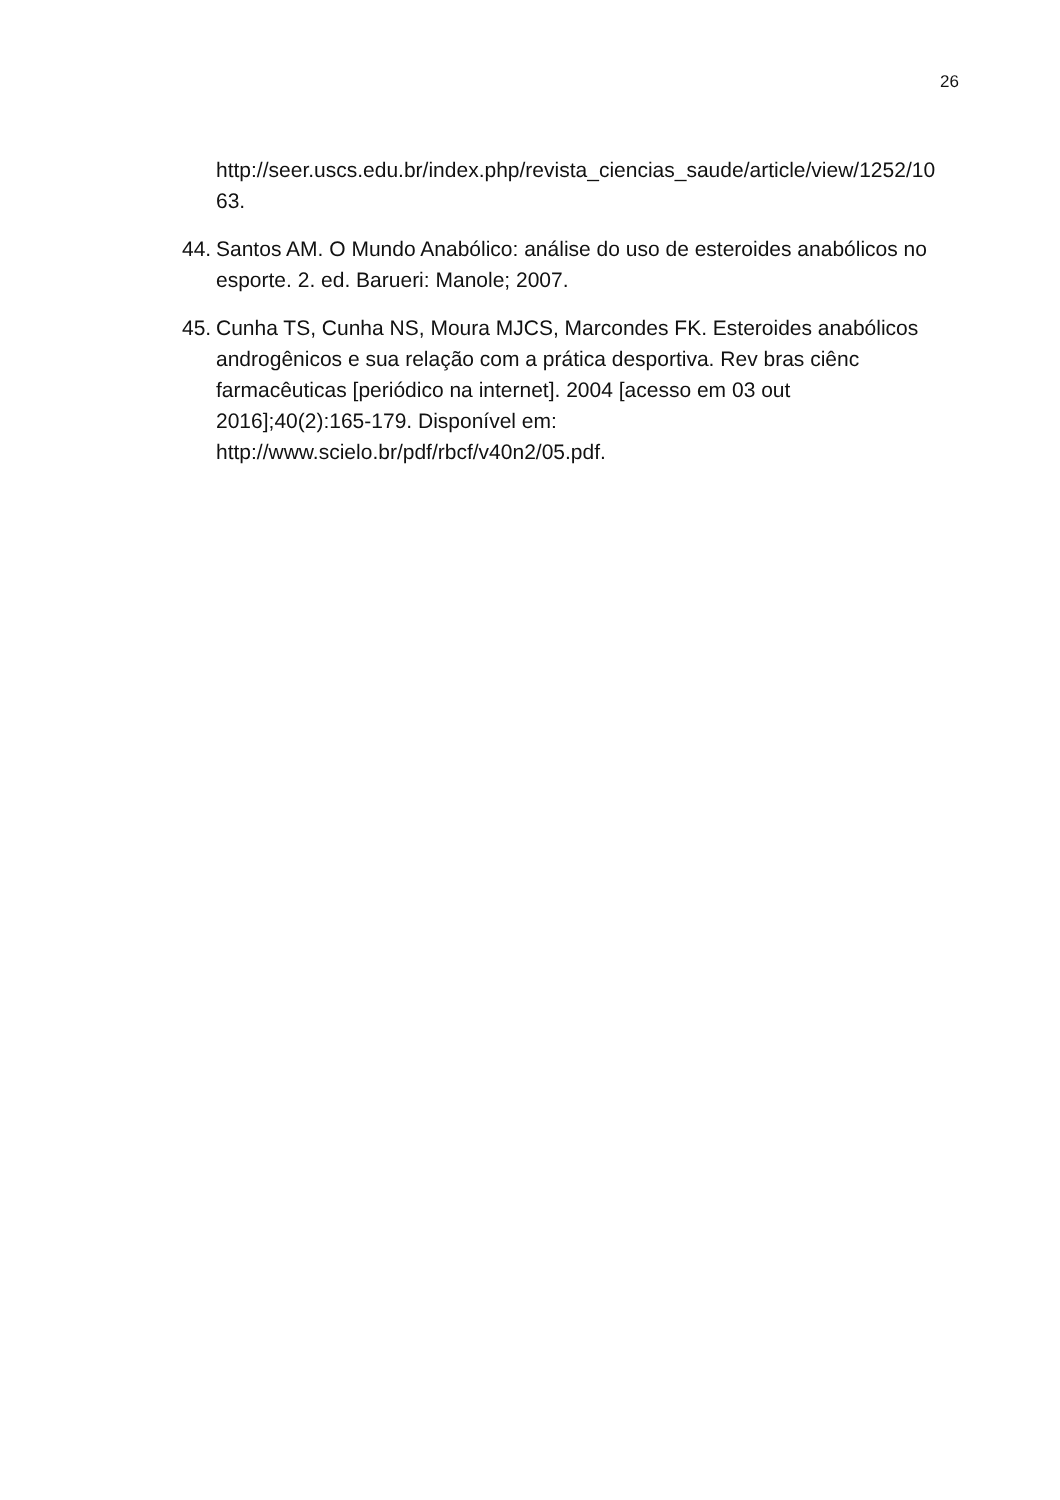26
http://seer.uscs.edu.br/index.php/revista_ciencias_saude/article/view/1252/10
63.
44.
Santos AM. O Mundo Anabólico: análise do uso de esteroides anabólicos no esporte. 2. ed. Barueri: Manole; 2007.
45.
Cunha TS, Cunha NS, Moura MJCS, Marcondes FK. Esteroides anabólicos androgênicos e sua relação com a prática desportiva. Rev bras ciênc farmacêuticas [periódico na internet]. 2004 [acesso em 03 out
2016];40(2):165-179. Disponível em:
http://www.scielo.br/pdf/rbcf/v40n2/05.pdf.